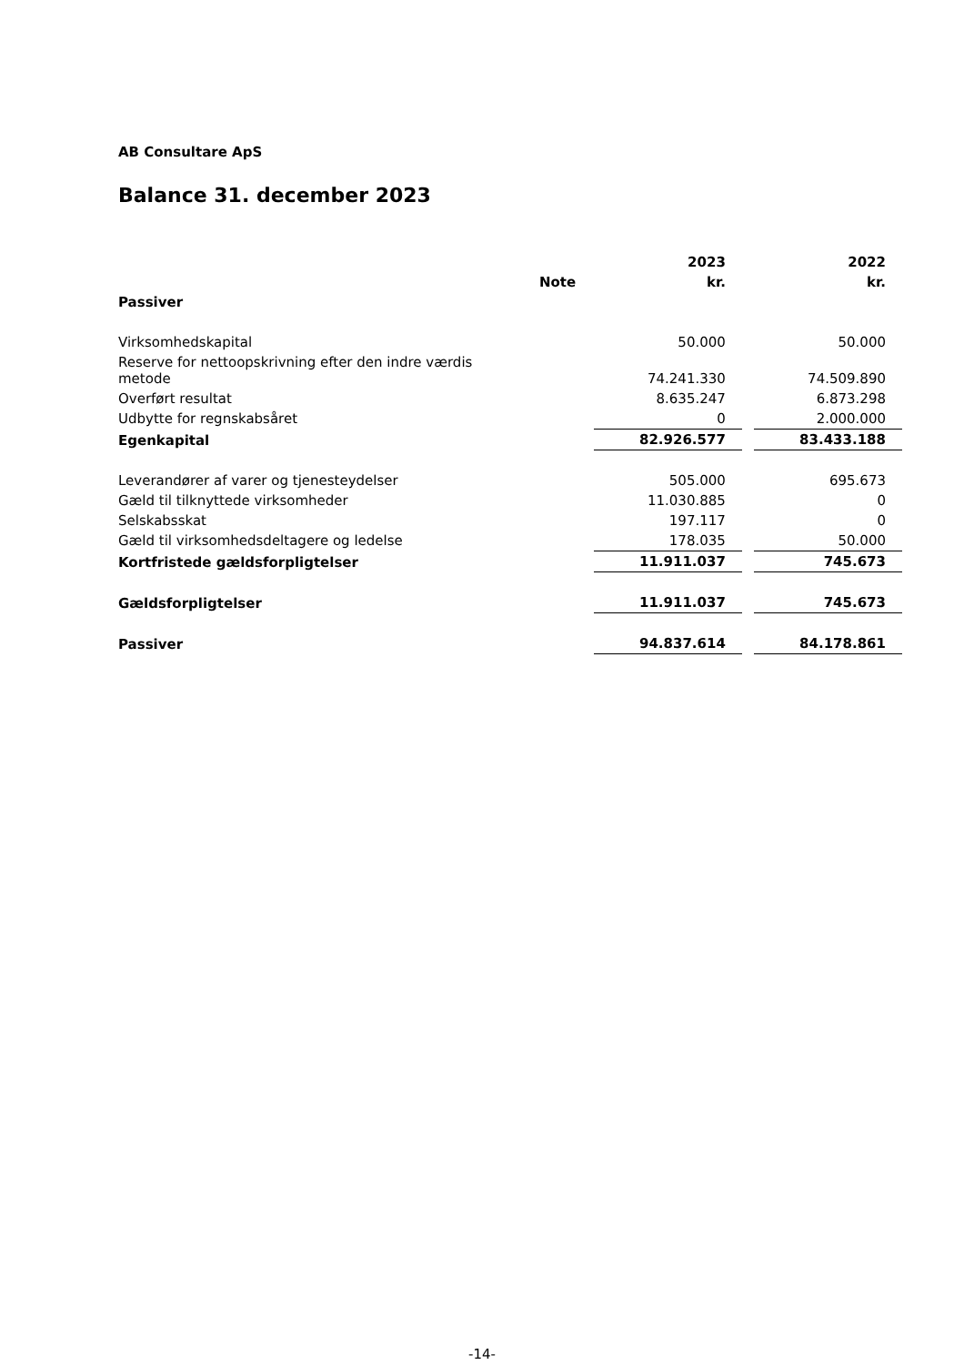AB Consultare ApS
Balance 31. december 2023
| | | 2023 | | 2022 |
| --- | --- | --- | --- | --- |
| | Note | kr. | | kr. |
| Passiver | | | | |
| Virksomhedskapital | | 50.000 | | 50.000 |
| Reserve for nettoopskrivning efter den indre værdis metode | | 74.241.330 | | 74.509.890 |
| Overført resultat | | 8.635.247 | | 6.873.298 |
| Udbytte for regnskabsåret | | 0 | | 2.000.000 |
| Egenkapital | | 82.926.577 | | 83.433.188 |
| Leverandører af varer og tjenesteydelser | | 505.000 | | 695.673 |
| Gæld til tilknyttede virksomheder | | 11.030.885 | | 0 |
| Selskabsskat | | 197.117 | | 0 |
| Gæld til virksomhedsdeltagere og ledelse | | 178.035 | | 50.000 |
| Kortfristede gældsforpligtelser | | 11.911.037 | | 745.673 |
| Gældsforpligtelser | | 11.911.037 | | 745.673 |
| Passiver | | 94.837.614 | | 84.178.861 |
-14-